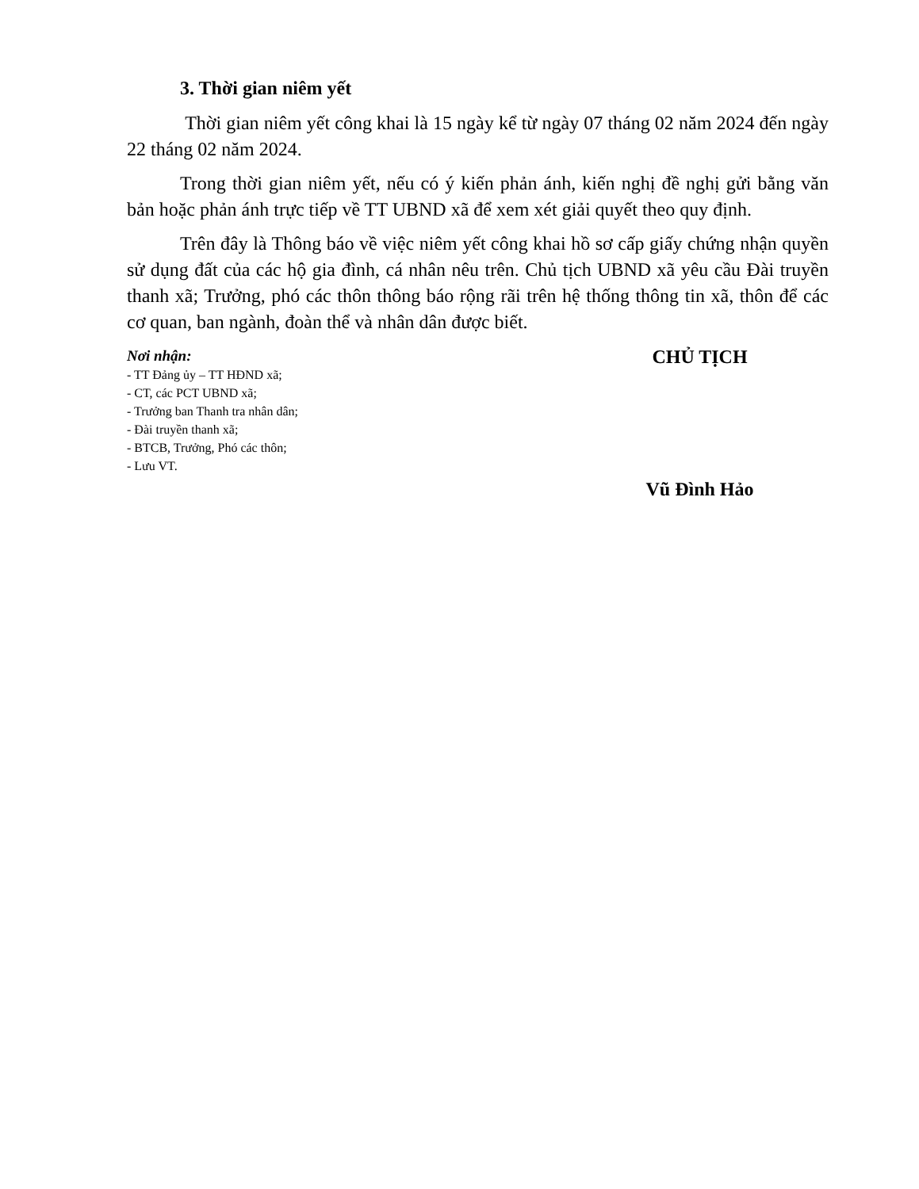3. Thời gian niêm yết
Thời gian niêm yết công khai là 15 ngày kể từ ngày 07 tháng 02 năm 2024 đến ngày 22 tháng 02 năm 2024.
Trong thời gian niêm yết, nếu có ý kiến phản ánh, kiến nghị đề nghị gửi bằng văn bản hoặc phản ánh trực tiếp về TT UBND xã để xem xét giải quyết theo quy định.
Trên đây là Thông báo về việc niêm yết công khai hồ sơ cấp giấy chứng nhận quyền sử dụng đất của các hộ gia đình, cá nhân nêu trên. Chủ tịch UBND xã yêu cầu Đài truyền thanh xã; Trưởng, phó các thôn thông báo rộng rãi trên hệ thống thông tin xã, thôn để các cơ quan, ban ngành, đoàn thể và nhân dân được biết.
Nơi nhận:
- TT Đảng ủy – TT HĐND xã;
- CT, các PCT UBND xã;
- Trưởng ban Thanh tra nhân dân;
- Đài truyền thanh xã;
- BTCB, Trưởng, Phó các thôn;
- Lưu VT.
CHỦ TỊCH
Vũ Đình Hảo